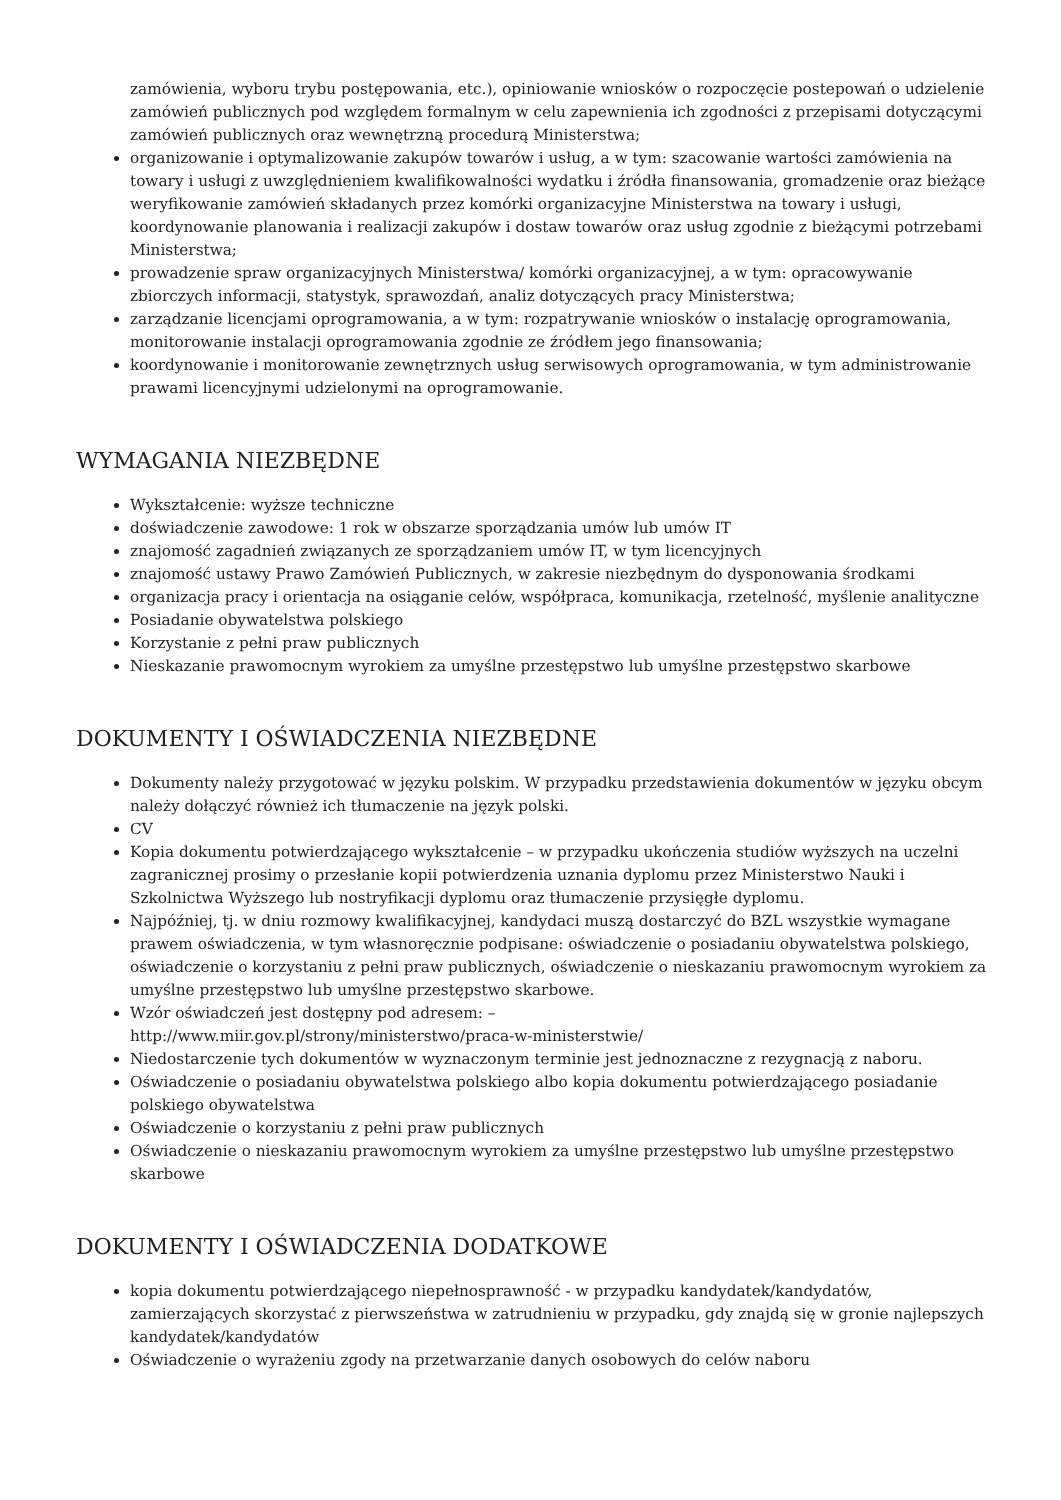zamówienia, wyboru trybu postępowania, etc.), opiniowanie wniosków o rozpoczęcie postepowań o udzielenie zamówień publicznych pod względem formalnym w celu zapewnienia ich zgodności z przepisami dotyczącymi zamówień publicznych oraz wewnętrzną procedurą Ministerstwa;
organizowanie i optymalizowanie zakupów towarów i usług, a w tym: szacowanie wartości zamówienia na towary i usługi z uwzględnieniem kwalifikowalności wydatku i źródła finansowania, gromadzenie oraz bieżące weryfikowanie zamówień składanych przez komórki organizacyjne Ministerstwa na towary i usługi, koordynowanie planowania i realizacji zakupów i dostaw towarów oraz usług zgodnie z bieżącymi potrzebami Ministerstwa;
prowadzenie spraw organizacyjnych Ministerstwa/ komórki organizacyjnej, a w tym: opracowywanie zbiorczych informacji, statystyk, sprawozdań, analiz dotyczących pracy Ministerstwa;
zarządzanie licencjami oprogramowania, a w tym: rozpatrywanie wniosków o instalację oprogramowania, monitorowanie instalacji oprogramowania zgodnie ze źródłem jego finansowania;
koordynowanie i monitorowanie zewnętrznych usług serwisowych oprogramowania, w tym administrowanie prawami licencyjnymi udzielonymi na oprogramowanie.
WYMAGANIA NIEZBĘDNE
Wykształcenie: wyższe techniczne
doświadczenie zawodowe: 1 rok w obszarze sporządzania umów lub umów IT
znajomość zagadnień związanych ze sporządzaniem umów IT, w tym licencyjnych
znajomość ustawy Prawo Zamówień Publicznych, w zakresie niezbędnym do dysponowania środkami
organizacja pracy i orientacja na osiąganie celów, współpraca, komunikacja, rzetelność, myślenie analityczne
Posiadanie obywatelstwa polskiego
Korzystanie z pełni praw publicznych
Nieskazanie prawomocnym wyrokiem za umyślne przestępstwo lub umyślne przestępstwo skarbowe
DOKUMENTY I OŚWIADCZENIA NIEZBĘDNE
Dokumenty należy przygotować w języku polskim. W przypadku przedstawienia dokumentów w języku obcym należy dołączyć również ich tłumaczenie na język polski.
CV
Kopia dokumentu potwierdzającego wykształcenie – w przypadku ukończenia studiów wyższych na uczelni zagranicznej prosimy o przesłanie kopii potwierdzenia uznania dyplomu przez Ministerstwo Nauki i Szkolnictwa Wyższego lub nostryfikacji dyplomu oraz tłumaczenie przysięgłe dyplomu.
Najpóźniej, tj. w dniu rozmowy kwalifikacyjnej, kandydaci muszą dostarczyć do BZL wszystkie wymagane prawem oświadczenia, w tym własnoręcznie podpisane: oświadczenie o posiadaniu obywatelstwa polskiego, oświadczenie o korzystaniu z pełni praw publicznych, oświadczenie o nieskazaniu prawomocnym wyrokiem za umyślne przestępstwo lub umyślne przestępstwo skarbowe.
Wzór oświadczeń jest dostępny pod adresem: –
http://www.miir.gov.pl/strony/ministerstwo/praca-w-ministerstwie/
Niedostarczenie tych dokumentów w wyznaczonym terminie jest jednoznaczne z rezygnacją z naboru.
Oświadczenie o posiadaniu obywatelstwa polskiego albo kopia dokumentu potwierdzającego posiadanie polskiego obywatelstwa
Oświadczenie o korzystaniu z pełni praw publicznych
Oświadczenie o nieskazaniu prawomocnym wyrokiem za umyślne przestępstwo lub umyślne przestępstwo skarbowe
DOKUMENTY I OŚWIADCZENIA DODATKOWE
kopia dokumentu potwierdzającego niepełnosprawność - w przypadku kandydatek/kandydatów, zamierzających skorzystać z pierwszeństwa w zatrudnieniu w przypadku, gdy znajdą się w gronie najlepszych kandydatek/kandydatów
Oświadczenie o wyrażeniu zgody na przetwarzanie danych osobowych do celów naboru